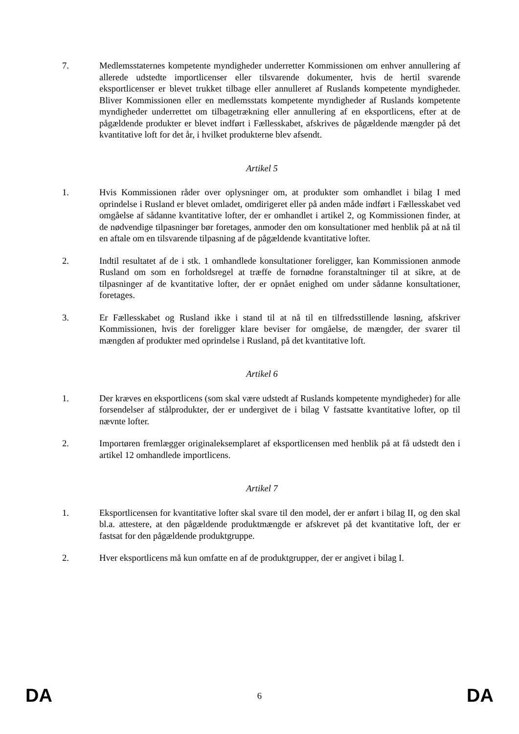7. Medlemsstaternes kompetente myndigheder underretter Kommissionen om enhver annullering af allerede udstedte importlicenser eller tilsvarende dokumenter, hvis de hertil svarende eksportlicenser er blevet trukket tilbage eller annulleret af Ruslands kompetente myndigheder. Bliver Kommissionen eller en medlemsstats kompetente myndigheder af Ruslands kompetente myndigheder underrettet om tilbagetrækning eller annullering af en eksportlicens, efter at de pågældende produkter er blevet indført i Fællesskabet, afskrives de pågældende mængder på det kvantitative loft for det år, i hvilket produkterne blev afsendt.
Artikel 5
1. Hvis Kommissionen råder over oplysninger om, at produkter som omhandlet i bilag I med oprindelse i Rusland er blevet omladet, omdirigeret eller på anden måde indført i Fællesskabet ved omgåelse af sådanne kvantitative lofter, der er omhandlet i artikel 2, og Kommissionen finder, at de nødvendige tilpasninger bør foretages, anmoder den om konsultationer med henblik på at nå til en aftale om en tilsvarende tilpasning af de pågældende kvantitative lofter.
2. Indtil resultatet af de i stk. 1 omhandlede konsultationer foreligger, kan Kommissionen anmode Rusland om som en forholdsregel at træffe de fornødne foranstaltninger til at sikre, at de tilpasninger af de kvantitative lofter, der er opnået enighed om under sådanne konsultationer, foretages.
3. Er Fællesskabet og Rusland ikke i stand til at nå til en tilfredsstillende løsning, afskriver Kommissionen, hvis der foreligger klare beviser for omgåelse, de mængder, der svarer til mængden af produkter med oprindelse i Rusland, på det kvantitative loft.
Artikel 6
1. Der kræves en eksportlicens (som skal være udstedt af Ruslands kompetente myndigheder) for alle forsendelser af stålprodukter, der er undergivet de i bilag V fastsatte kvantitative lofter, op til nævnte lofter.
2. Importøren fremlægger originaleksemplaret af eksportlicensen med henblik på at få udstedt den i artikel 12 omhandlede importlicens.
Artikel 7
1. Eksportlicensen for kvantitative lofter skal svare til den model, der er anført i bilag II, og den skal bl.a. attestere, at den pågældende produktmængde er afskrevet på det kvantitative loft, der er fastsat for den pågældende produktgruppe.
2. Hver eksportlicens må kun omfatte en af de produktgrupper, der er angivet i bilag I.
DA 6 DA